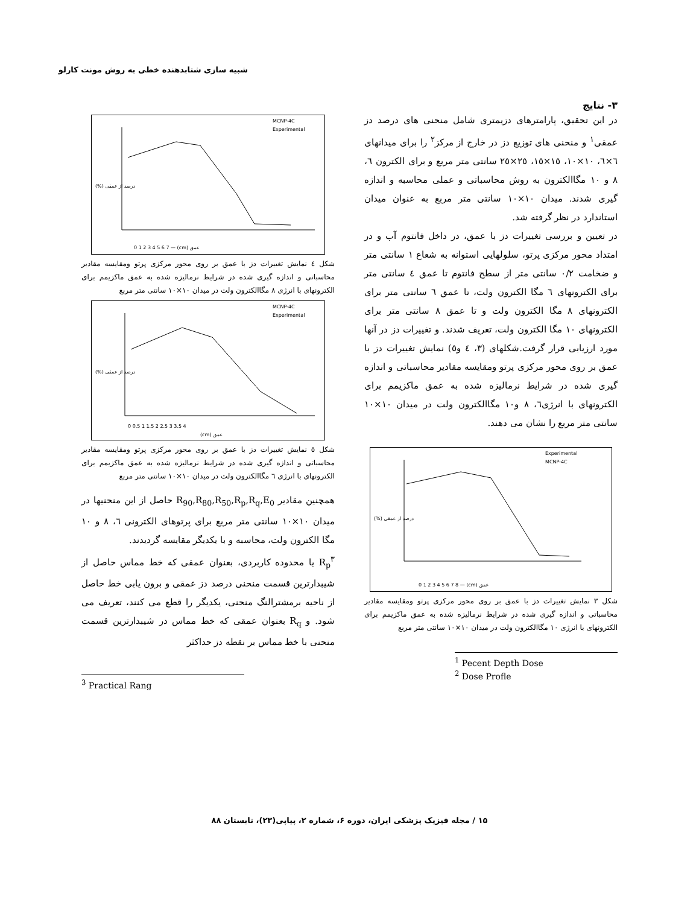شبیه سازی شتابدهنده خطی به روش مونت کارلو
۳- نتایج
در این تحقیق، پارامترهای دزیمتری شامل منحنی های درصد دز عمقی<sup>۱</sup> و منحنی های توزیع دز در خارج از مرکز<sup>۲</sup> را برای میدانهای ٦×٦، ١٠×١٠، ١٥×١٥، ٢٥×٢٥ سانتی متر مربع و برای الکترون ٦، ٨ و ١٠ مگاالکترون به روش محاسباتی و عملی محاسبه و اندازه گیری شدند. میدان ١٠×١٠ سانتی متر مربع به عنوان میدان استاندارد در نظر گرفته شد.
در تعیین و بررسی تغییرات دز با عمق، در داخل فانتوم آب و در امتداد محور مرکزی پرتو، سلولهایی استوانه به شعاع ١ سانتی متر و ضخامت ٠/٢ سانتی متر از سطح فانتوم تا عمق ٤ سانتی متر برای الکترونهای ٦ مگا الکترون ولت، تا عمق ٦ سانتی متر برای الکترونهای ٨ مگا الکترون ولت و تا عمق ٨ سانتی متر برای الکترونهای ١٠ مگا الکترون ولت، تعریف شدند. و تغییرات دز در آنها مورد ارزیابی قرار گرفت.شکلهای (٣، ٤ و٥) نمایش تغییرات دز با عمق بر روی محور مرکزی پرتو ومقایسه مقادیر محاسباتی و اندازه گیری شده در شرایط نرمالیزه شده به عمق ماکزیمم برای الکترونهای با انرژی٦، ٨ و١٠ مگاالکترون ولت در میدان ١٠×١٠ سانتی متر مربع را نشان می دهند.
0 1 2 3 4 5 6 7 8 — (cm) عمق
(%) درصد از عمقی
Experimental
MCNP-4C
شکل ٣ نمایش تغییرات دز با عمق بر روی محور مرکزی پرتو ومقایسه مقادیر محاسباتی و اندازه گیری شده در شرایط نرمالیزه شده به عمق ماکزیمم برای الکترونهای با انرژی ١٠ مگاالکترون ولت در میدان ١٠×١٠ سانتی متر مربع
<sup>1</sup> Pecent Depth Dose
<sup>2</sup> Dose Profle
0 1 2 3 4 5 6 7 — (cm) عمق
(%) درصد از عمقی
MCNP-4C
Experimental
شکل ٤ نمایش تغییرات دز با عمق بر روی محور مرکزی پرتو ومقایسه مقادیر محاسباتی و اندازه گیری شده در شرایط نرمالیزه شده به عمق ماکزیمم برای الکترونهای با انرژی ٨ مگاالکترون ولت در میدان ١٠×١٠ سانتی متر مربع
0 0.5 1 1.5 2 2.5 3 3.5 4
(cm) عمق
(%) درصد از عمقی
MCNP-4C
Experimental
شکل ٥ نمایش تغییرات دز با عمق بر روی محور مرکزی پرتو ومقایسه مقادیر محاسباتی و اندازه گیری شده در شرایط نرمالیزه شده به عمق ماکزیمم برای الکترونهای با انرژی ٦ مگاالکترون ولت در میدان ١٠×١٠ سانتی متر مربع
همچنین مقادیر R<sub>90</sub>,R<sub>80</sub>,R<sub>50</sub>,R<sub>p</sub>,R<sub>q</sub>,E<sub>0</sub> حاصل از این منحنیها در میدان ١٠×١٠ سانتی متر مربع برای پرتوهای الکترونی ٦، ٨ و ١٠ مگا الکترون ولت، محاسبه و با یکدیگر مقایسه گردیدند.
R<sub>p</sub><sup>۳</sup> یا محدوده کاربردی، بعنوان عمقی که خط مماس حاصل از شیبدارترین قسمت منحنی درصد دز عمقی و برون یابی خط حاصل از ناحیه برمشترالنگ منحنی، یکدیگر را قطع می کنند، تعریف می شود. و R<sub>q</sub> بعنوان عمقی که خط مماس در شیبدارترین قسمت منحنی با خط مماس بر نقطه دز حداکثر
<sup>3</sup> Practical Rang
۱۵ / مجله فیزیک پزشکی ایران، دوره ۶، شماره ۲، پیاپی(۲۳)، تابستان ۸۸